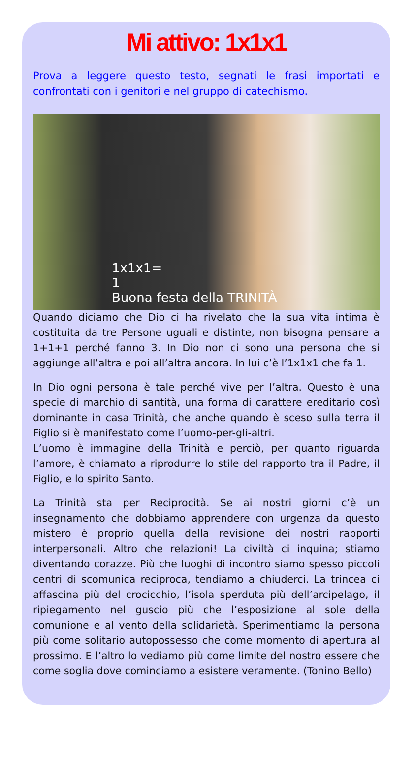Mi attivo: 1x1x1
Prova a leggere questo testo, segnati le frasi importati e confrontati con i genitori e nel gruppo di catechismo.
1x1x1=
1
Buona festa della TRINITÀ
Quando diciamo che Dio ci ha rivelato che la sua vita intima è costituita da tre Persone uguali e distinte, non bisogna pensare a 1+1+1 perché fanno 3. In Dio non ci sono una persona che si aggiunge all’altra e poi all’altra ancora. In lui c’è l’1x1x1 che fa 1.
In Dio ogni persona è tale perché vive per l’altra. Questo è una specie di marchio di santità, una forma di carattere ereditario così dominante in casa Trinità, che anche quando è sceso sulla terra il Figlio si è manifestato come l’uomo-per-gli-altri.
L’uomo è immagine della Trinità e perciò, per quanto riguarda l’amore, è chiamato a riprodurre lo stile del rapporto tra il Padre, il Figlio, e lo spirito Santo.
La Trinità sta per Reciprocità. Se ai nostri giorni c’è un insegnamento che dobbiamo apprendere con urgenza da questo mistero è proprio quella della revisione dei nostri rapporti interpersonali. Altro che relazioni! La civiltà ci inquina; stiamo diventando corazze. Più che luoghi di incontro siamo spesso piccoli centri di scomunica reciproca, tendiamo a chiuderci. La trincea ci affascina più del crocicchio, l’isola sperduta più dell’arcipelago, il ripiegamento nel guscio più che l’esposizione al sole della comunione e al vento della solidarietà. Sperimentiamo la persona più come solitario autopossesso che come momento di apertura al prossimo. E l’altro lo vediamo più come limite del nostro essere che come soglia dove cominciamo a esistere veramente. (Tonino Bello)